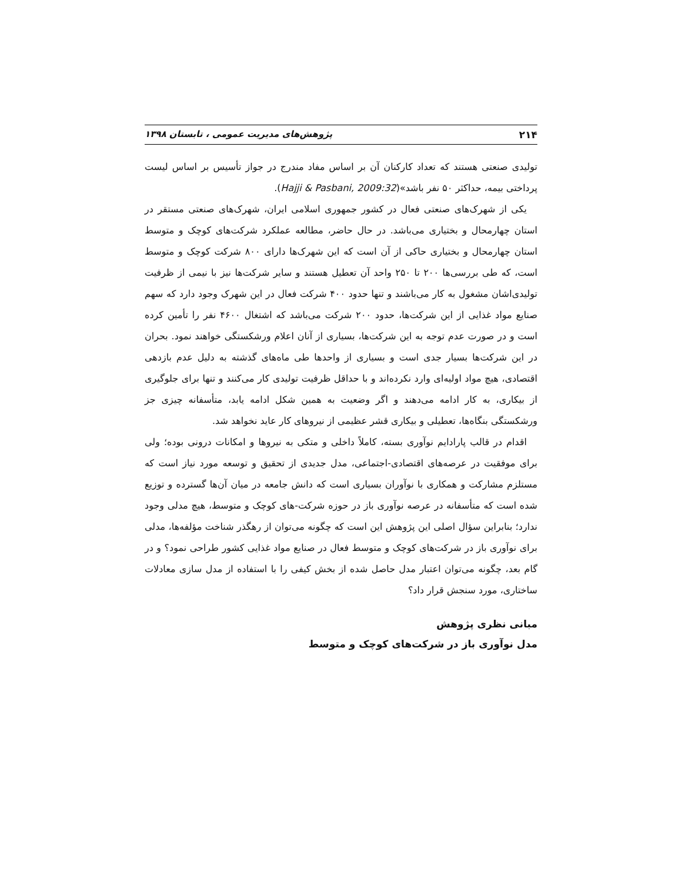۲۱۴ پژوهش‌های مدیریت عمومی ، تابستان ۱۳۹۸
تولیدی صنعتی هستند که تعداد کارکنان آن بر اساس مفاد مندرج در جواز تأسیس بر اساس لیست پرداختی بیمه، حداکثر ۵۰ نفر باشد»(Hajji & Pasbani, 2009:32).
یکی از شهرک‌های صنعتی فعال در کشور جمهوری اسلامی ایران، شهرک‌های صنعتی مستقر در استان چهارمحال و بختیاری می‌باشد. در حال حاضر، مطالعه عملکرد شرکت‌های کوچک و متوسط استان چهارمحال و بختیاری حاکی از آن است که این شهرک‌ها دارای ۸۰۰ شرکت کوچک و متوسط است، که طی بررسی‌ها ۲۰۰ تا ۲۵۰ واحد آن تعطیل هستند و سایر شرکت‌ها نیز با نیمی از ظرفیت تولیدی‌اشان مشغول به کار می‌باشند و تنها حدود ۴۰۰ شرکت فعال در این شهرک وجود دارد که سهم صنایع مواد غذایی از این شرکت‌ها، حدود ۲۰۰ شرکت می‌باشد که اشتغال ۴۶۰۰ نفر را تأمین کرده است و در صورت عدم توجه به این شرکت‌ها، بسیاری از آنان اعلام ورشکستگی خواهند نمود. بحران در این شرکت‌ها بسیار جدی است و بسیاری از واحدها طی ماه‌های گذشته به دلیل عدم بازدهی اقتصادی، هیچ مواد اولیه‌ای وارد نکرده‌اند و با حداقل ظرفیت تولیدی کار می‌کنند و تنها برای جلوگیری از بیکاری، به کار ادامه می‌دهند و اگر وضعیت به همین شکل ادامه یابد، متأسفانه چیزی جز ورشکستگی بنگاه‌ها، تعطیلی و بیکاری قشر عظیمی از نیروهای کار عاید نخواهد شد.
اقدام در قالب پارادایم نوآوری بسته، کاملاً داخلی و متکی به نیروها و امکانات درونی بوده؛ ولی برای موفقیت در عرصه‌های اقتصادی-اجتماعی، مدل جدیدی از تحقیق و توسعه مورد نیاز است که مستلزم مشارکت و همکاری با نوآوران بسیاری است که دانش جامعه در میان آن‌ها گسترده و توزیع شده است که متأسفانه در عرصه نوآوری باز در حوزه شرکت-های کوچک و متوسط، هیچ مدلی وجود ندارد؛ بنابراین سؤال اصلی این پژوهش این است که چگونه می‌توان از رهگذر شناخت مؤلفه‌ها، مدلی برای نوآوری باز در شرکت‌های کوچک و متوسط فعال در صنایع مواد غذایی کشور طراحی نمود؟ و در گام بعد، چگونه می‌توان اعتبار مدل حاصل شده از بخش کیفی را با استفاده از مدل سازی معادلات ساختاری، مورد سنجش قرار داد؟
مبانی نظری پژوهش
مدل نوآوری باز در شرکت‌های کوچک و متوسط